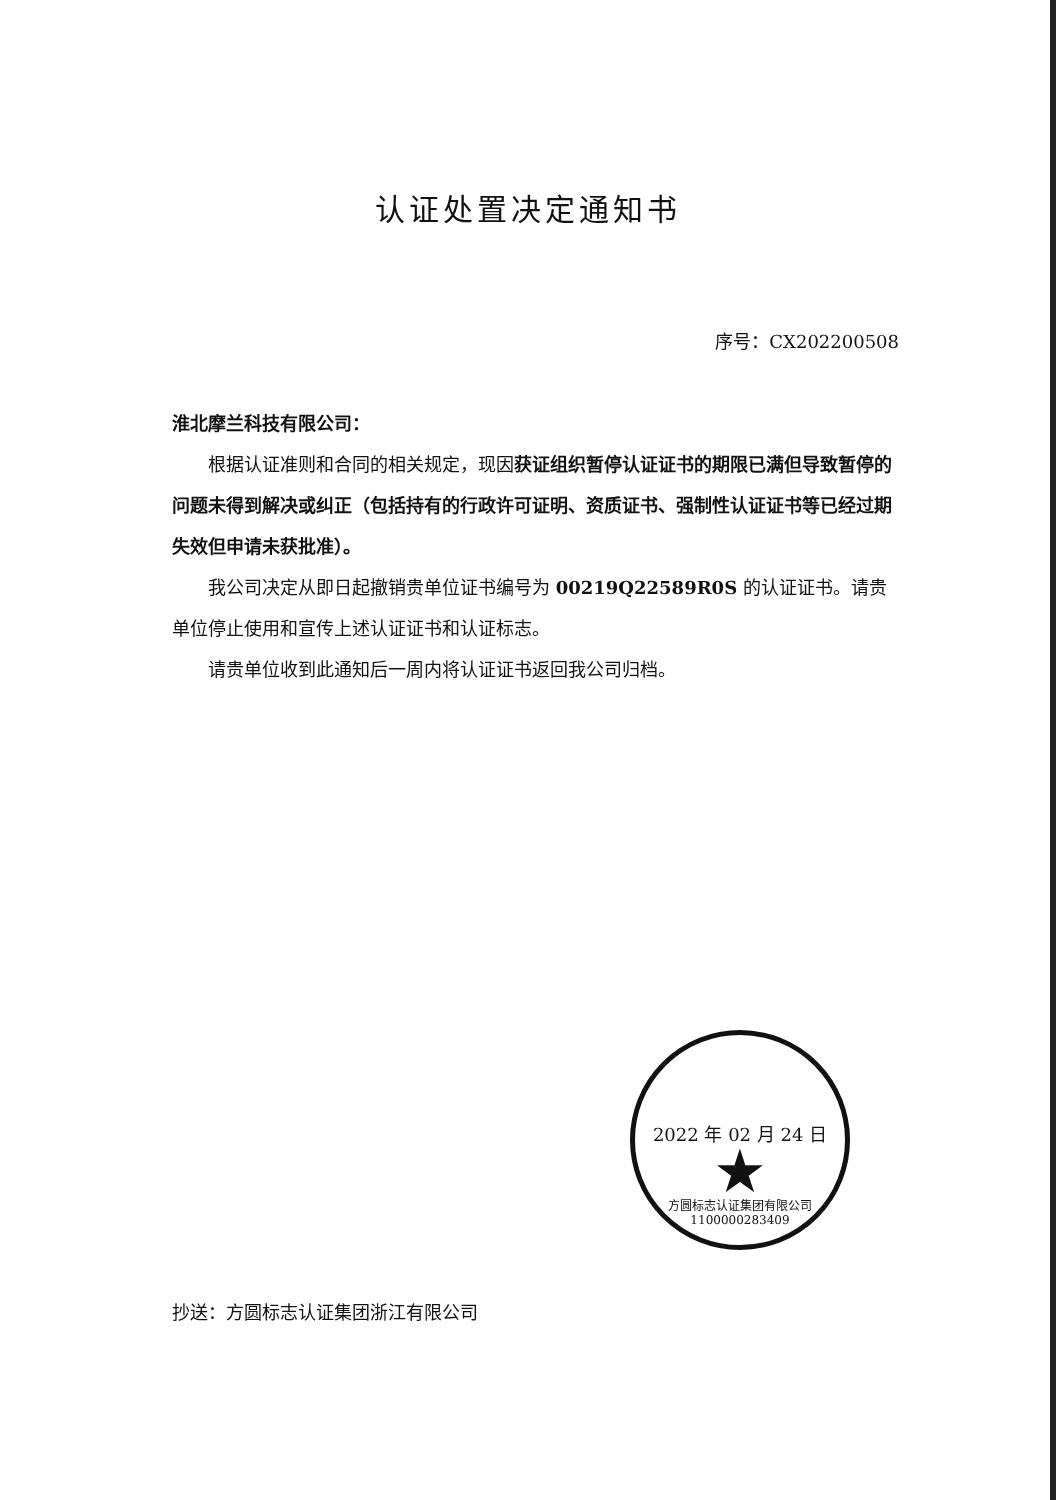认证处置决定通知书
序号：CX202200508
淮北摩兰科技有限公司：
根据认证准则和合同的相关规定，现因获证组织暂停认证证书的期限已满但导致暂停的问题未得到解决或纠正（包括持有的行政许可证明、资质证书、强制性认证证书等已经过期失效但申请未获批准）。
我公司决定从即日起撤销贵单位证书编号为 00219Q22589R0S 的认证证书。请贵单位停止使用和宣传上述认证证书和认证标志。
请贵单位收到此通知后一周内将认证证书返回我公司归档。
2022 年 02 月 24 日
★
方圆标志认证集团有限公司 1100000283409
抄送：方圆标志认证集团浙江有限公司